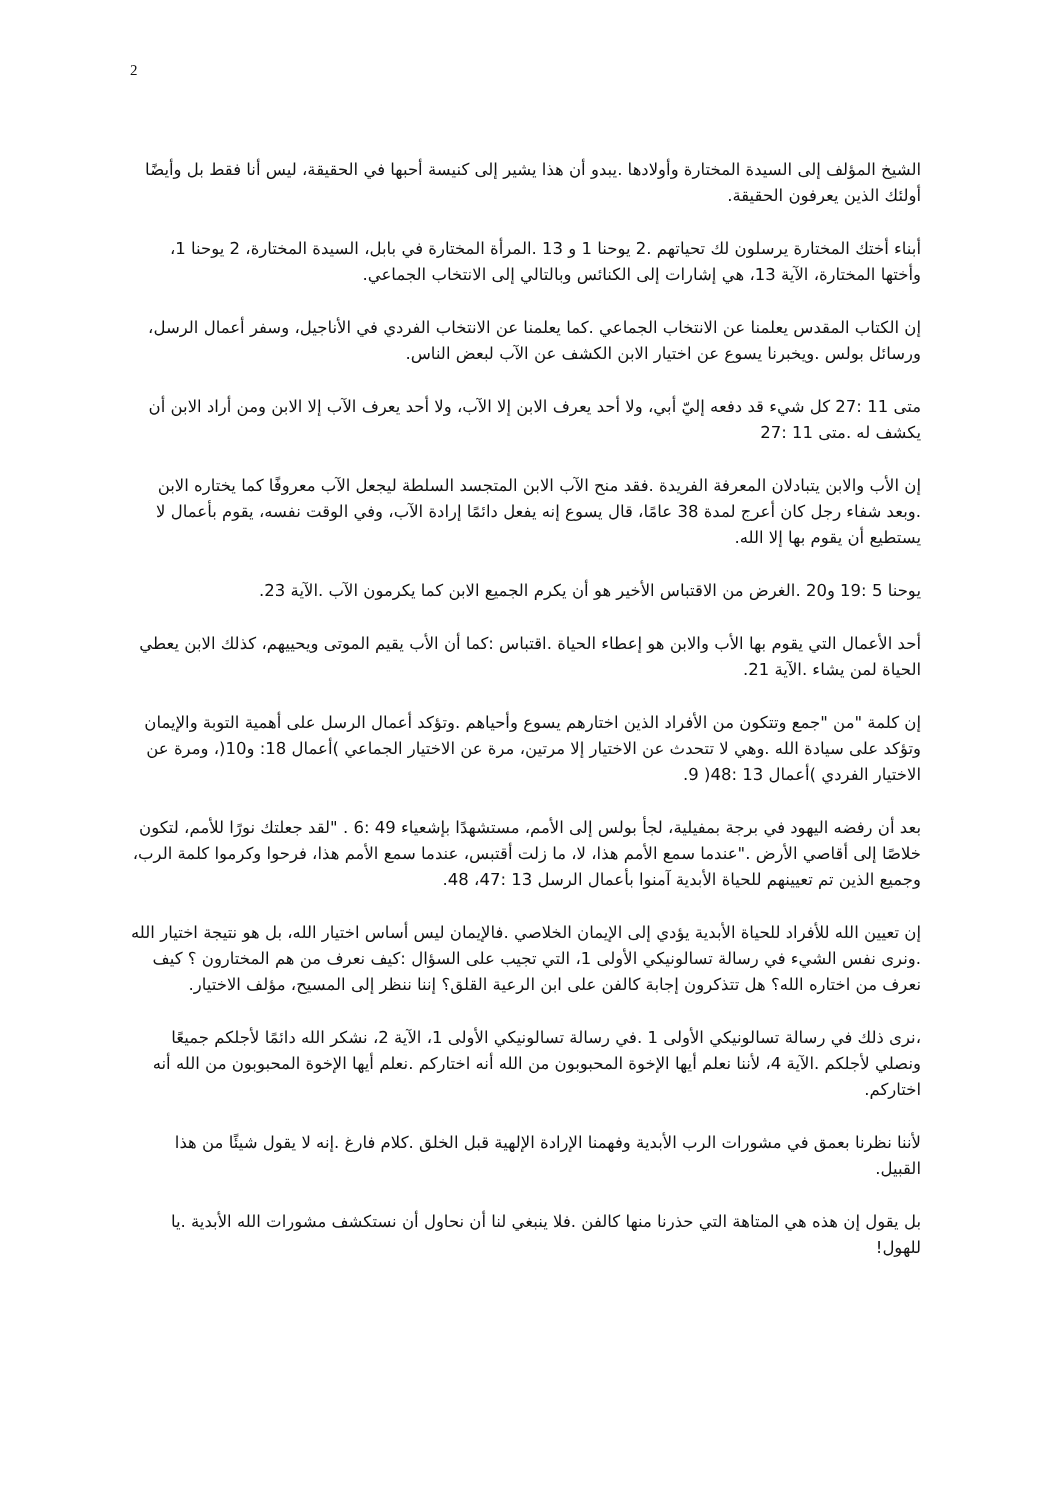2
الشيخ المؤلف إلى السيدة المختارة وأولادها .يبدو أن هذا يشير إلى كنيسة أحبها في الحقيقة، ليس أنا فقط بل وأيضًا أولئك الذين يعرفون الحقيقة.
أبناء أختك المختارة يرسلون لك تحياتهم .2 يوحنا 1 و 13 .المرأة المختارة في بابل، السيدة المختارة، 2 يوحنا 1، وأختها المختارة، الآية 13، هي إشارات إلى الكنائس وبالتالي إلى الانتخاب الجماعي.
إن الكتاب المقدس يعلمنا عن الانتخاب الجماعي .كما يعلمنا عن الانتخاب الفردي في الأناجيل، وسفر أعمال الرسل، ورسائل بولس .ويخبرنا يسوع عن اختيار الابن الكشف عن الآب لبعض الناس.
متى 11 :27 كل شيء قد دفعه إليّ أبي، ولا أحد يعرف الابن إلا الآب، ولا أحد يعرف الآب إلا الابن ومن أراد الابن أن يكشف له .متى 11 :27
إن الأب والابن يتبادلان المعرفة الفريدة .فقد منح الآب الابن المتجسد السلطة ليجعل الآب معروفًا كما يختاره الابن .وبعد شفاء رجل كان أعرج لمدة 38 عامًا، قال يسوع إنه يفعل دائمًا إرادة الآب، وفي الوقت نفسه، يقوم بأعمال لا يستطيع أن يقوم بها إلا الله.
يوحنا 5 :19 و20 .الغرض من الاقتباس الأخير هو أن يكرم الجميع الابن كما يكرمون الآب .الآية 23.
أحد الأعمال التي يقوم بها الأب والابن هو إعطاء الحياة .اقتباس :كما أن الأب يقيم الموتى ويحييهم، كذلك الابن يعطي الحياة لمن يشاء .الآية 21.
إن كلمة "من "جمع وتتكون من الأفراد الذين اختارهم يسوع وأحياهم .وتؤكد أعمال الرسل على أهمية التوبة والإيمان وتؤكد على سيادة الله .وهي لا تتحدث عن الاختيار إلا مرتين، مرة عن الاختيار الجماعي )أعمال 18: و10(، ومرة عن الاختيار الفردي )أعمال 13 :48( 9.
بعد أن رفضه اليهود في برجة بمفيلية، لجأ بولس إلى الأمم، مستشهدًا بإشعياء 49 :6 . "لقد جعلتك نورًا للأمم، لتكون خلاصًا إلى أقاصي الأرض ."عندما سمع الأمم هذا، لا، ما زلت أقتبس، عندما سمع الأمم هذا، فرحوا وكرموا كلمة الرب، وجميع الذين تم تعيينهم للحياة الأبدية آمنوا بأعمال الرسل 13 :47، 48.
إن تعيين الله للأفراد للحياة الأبدية يؤدي إلى الإيمان الخلاصي .فالإيمان ليس أساس اختيار الله، بل هو نتيجة اختيار الله .ونرى نفس الشيء في رسالة تسالونيكي الأولى 1، التي تجيب على السؤال :كيف نعرف من هم المختارون ؟ كيف نعرف من اختاره الله؟ هل تتذكرون إجابة كالفن على ابن الرعية القلق؟ إننا ننظر إلى المسيح، مؤلف الاختيار.
،نرى ذلك في رسالة تسالونيكي الأولى 1 .في رسالة تسالونيكي الأولى 1، الآية 2، نشكر الله دائمًا لأجلكم جميعًا ونصلي لأجلكم .الآية 4، لأننا نعلم أيها الإخوة المحبوبون من الله أنه اختاركم .نعلم أيها الإخوة المحبوبون من الله أنه اختاركم.
لأننا نظرنا بعمق في مشورات الرب الأبدية وفهمنا الإرادة الإلهية قبل الخلق .كلام فارغ .إنه لا يقول شيئًا من هذا القبيل.
بل يقول إن هذه هي المتاهة التي حذرنا منها كالفن .فلا ينبغي لنا أن نحاول أن نستكشف مشورات الله الأبدية .يا للهول!